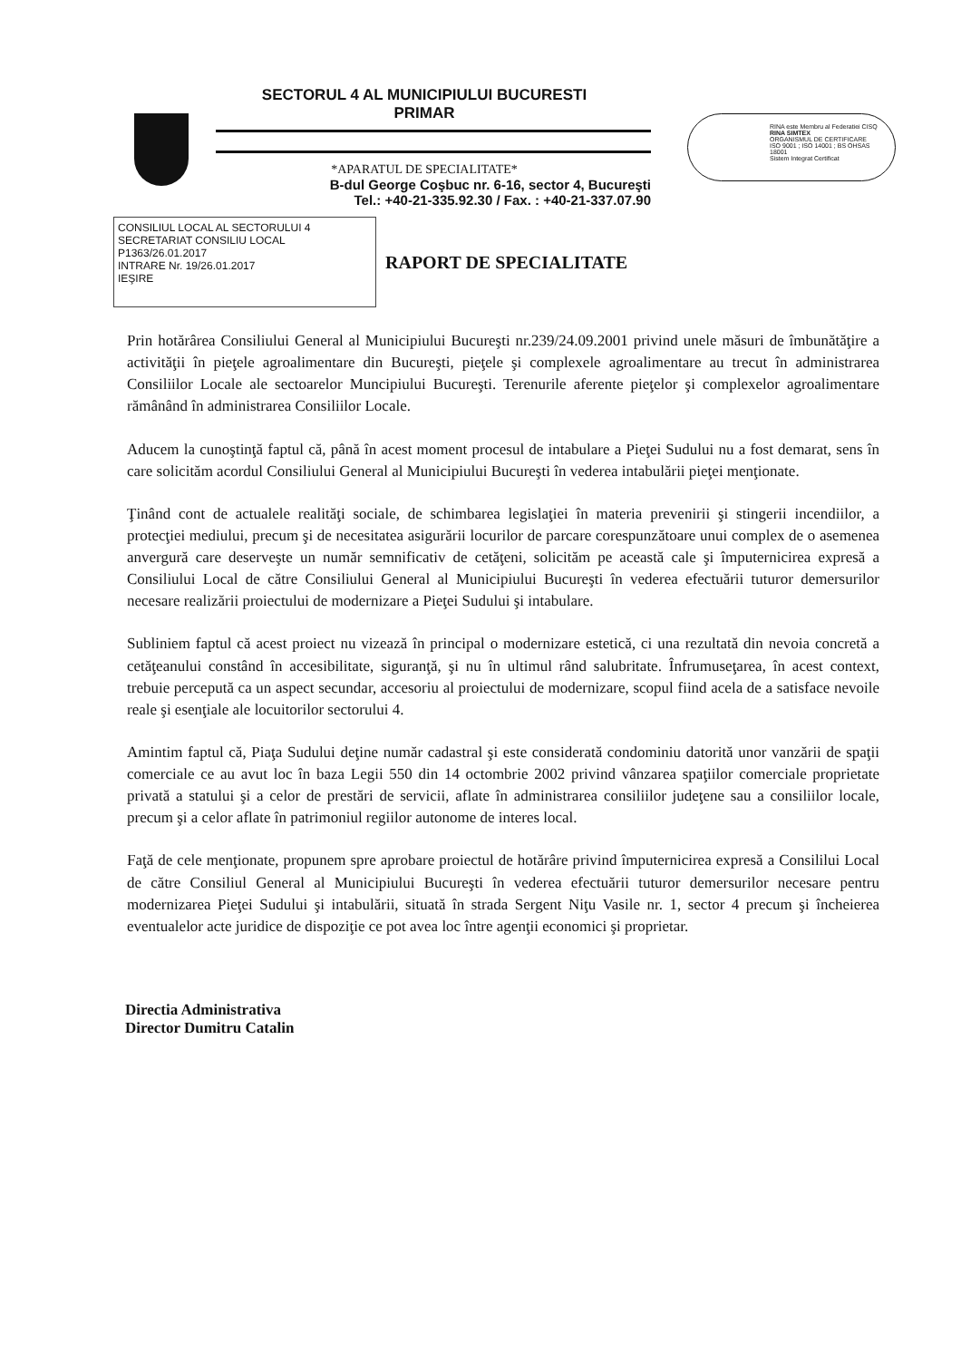SECTORUL 4 AL MUNICIPIULUI BUCURESTI
PRIMAR
*APARATUL DE SPECIALITATE*
B-dul George Coşbuc nr. 6-16, sector 4, Bucureşti
Tel.: +40-21-335.92.30 / Fax. : +40-21-337.07.90
RINA este Membru al Federatiei CISQ
RINA SIMTEX
ORGANISMUL DE CERTIFICARE
ISO 9001 ; ISO 14001 ; BS OHSAS 18001
Sistem Integrat Certificat
CONSILIUL LOCAL AL SECTORULUI 4
SECRETARIAT CONSILIU LOCAL
P1363/26.01.2017
INTRARE Nr. 19/26.01.2017
IEŞIRE
RAPORT DE SPECIALITATE
Prin hotărârea Consiliului General al Municipiului Bucureşti nr.239/24.09.2001 privind unele măsuri de îmbunătăţire a activităţii în pieţele agroalimentare din Bucureşti, pieţele şi complexele agroalimentare au trecut în administrarea Consiliilor Locale ale sectoarelor Muncipiului Bucureşti. Terenurile aferente pieţelor şi complexelor agroalimentare rămânând în administrarea Consiliilor Locale.
Aducem la cunoştinţă faptul că, până în acest moment procesul de intabulare a Pieţei Sudului nu a fost demarat, sens în care solicităm acordul Consiliului General al Municipiului Bucureşti în vederea intabulării pieţei menţionate.
Ţinând cont de actualele realităţi sociale, de schimbarea legislaţiei în materia prevenirii şi stingerii incendiilor, a protecţiei mediului, precum şi de necesitatea asigurării locurilor de parcare corespunzătoare unui complex de o asemenea anvergură care deserveşte un număr semnificativ de cetăţeni, solicităm pe această cale şi împuternicirea expresă a Consiliului Local de către Consiliului General al Municipiului Bucureşti în vederea efectuării tuturor demersurilor necesare realizării proiectului de modernizare a Pieţei Sudului şi intabulare.
Subliniem faptul că acest proiect nu vizează în principal o modernizare estetică, ci una rezultată din nevoia concretă a cetăţeanului constând în accesibilitate, siguranţă, şi nu în ultimul rând salubritate. Înfrumuseţarea, în acest context, trebuie percepută ca un aspect secundar, accesoriu al proiectului de modernizare, scopul fiind acela de a satisface nevoile reale şi esenţiale ale locuitorilor sectorului 4.
Amintim faptul că, Piaţa Sudului deţine număr cadastral şi este considerată condominiu datorită unor vanzării de spaţii comerciale ce au avut loc în baza Legii 550 din 14 octombrie 2002 privind vânzarea spaţiilor comerciale proprietate privată a statului şi a celor de prestări de servicii, aflate în administrarea consiliilor judeţene sau a consiliilor locale, precum şi a celor aflate în patrimoniul regiilor autonome de interes local.
Faţă de cele menţionate, propunem spre aprobare proiectul de hotărâre privind împuternicirea expresă a Consililui Local de către Consiliul General al Municipiului Bucureşti în vederea efectuării tuturor demersurilor necesare pentru modernizarea Pieţei Sudului şi intabulării, situată în strada Sergent Niţu Vasile nr. 1, sector 4 precum şi încheierea eventualelor acte juridice de dispoziţie ce pot avea loc între agenţii economici şi proprietar.
Directia Administrativa
Director Dumitru Catalin